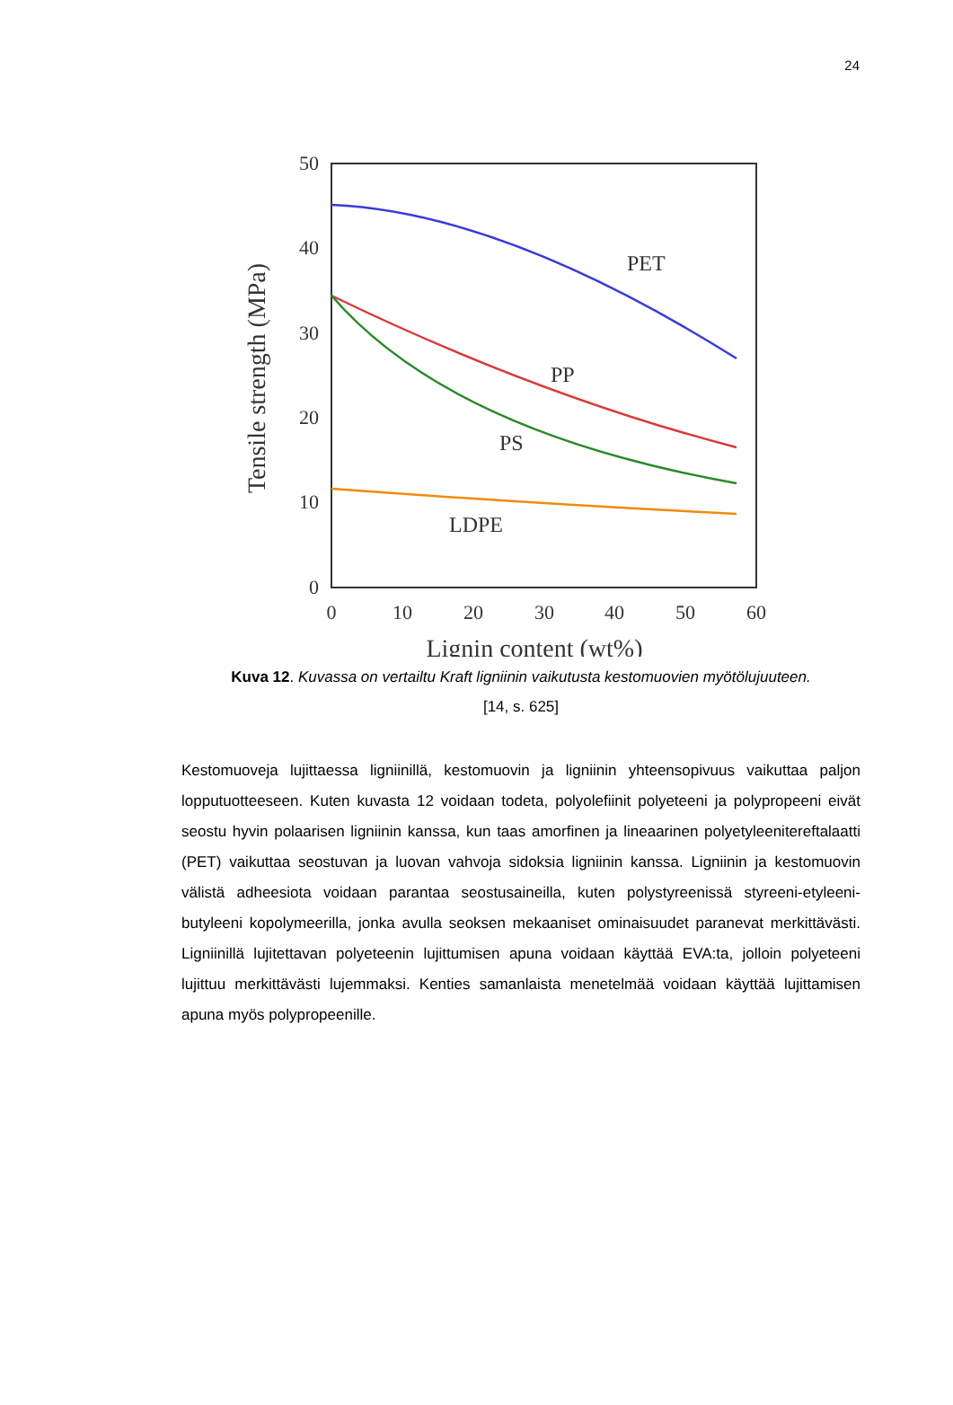24
50
40
30
20
10
0
0
10
20
30
40
50
60
Lignin content (wt%)
Tensile strength (MPa)
PET
PP
PS
LDPE
Kuva 12. Kuvassa on vertailtu Kraft ligniinin vaikutusta kestomuovien myötölujuuteen.
[14, s. 625]
Kestomuoveja lujittaessa ligniinillä, kestomuovin ja ligniinin yhteensopivuus vaikuttaa paljon lopputuotteeseen. Kuten kuvasta 12 voidaan todeta, polyolefiinit polyeteeni ja polypropeeni eivät seostu hyvin polaarisen ligniinin kanssa, kun taas amorfinen ja lineaarinen polyetyleenitereftalaatti (PET) vaikuttaa seostuvan ja luovan vahvoja sidoksia ligniinin kanssa. Ligniinin ja kestomuovin välistä adheesiota voidaan parantaa seostusaineilla, kuten polystyreenissä styreeni-etyleeni-butyleeni kopolymeerilla, jonka avulla seoksen mekaaniset ominaisuudet paranevat merkittävästi. Ligniinillä lujitettavan polyeteenin lujittumisen apuna voidaan käyttää EVA:ta, jolloin polyeteeni lujittuu merkittävästi lujemmaksi. Kenties samanlaista menetelmää voidaan käyttää lujittamisen apuna myös polypropeenille.